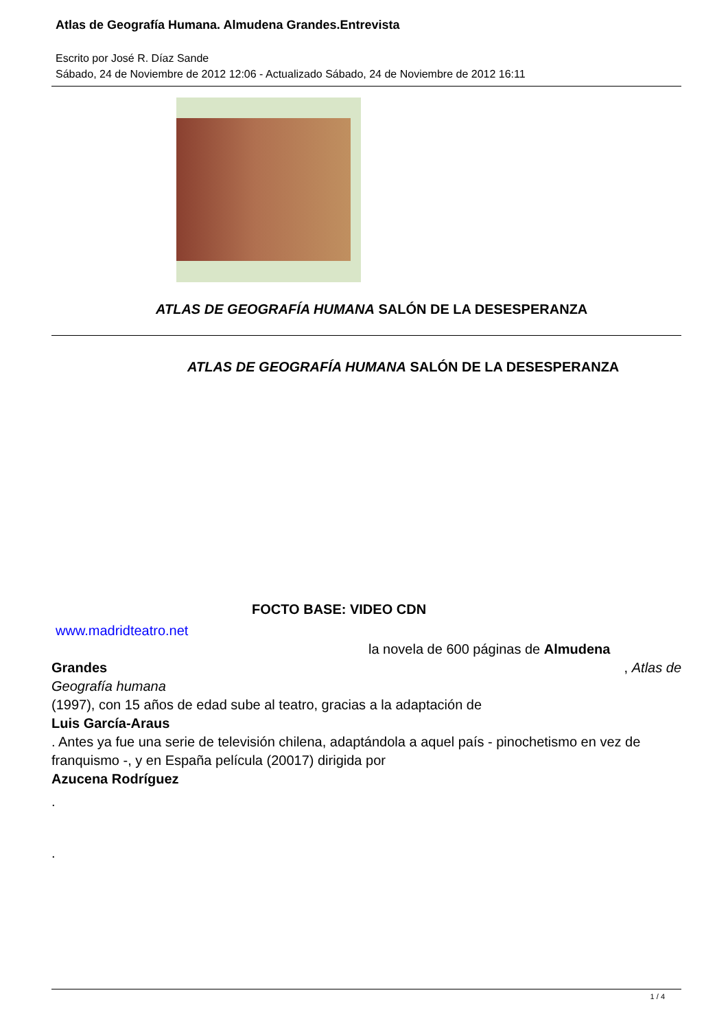Atlas de Geografía Humana. Almudena Grandes.Entrevista
Escrito por José R. Díaz Sande
Sábado, 24 de Noviembre de 2012 12:06 - Actualizado Sábado, 24 de Noviembre de 2012 16:11
ATLAS DE GEOGRAFÍA HUMANA SALÓN DE LA DESESPERANZA
ATLAS DE GEOGRAFÍA HUMANA SALÓN DE LA DESESPERANZA
FOCTO BASE: VIDEO CDN
www.madridteatro.net
la novela de 600 páginas de Almudena
Grandes, Atlas de
Geografía humana
(1997), con 15 años de edad sube al teatro, gracias a la adaptación de
Luis García-Araus
. Antes ya fue una serie de televisión chilena, adaptándola a aquel país - pinochetismo en vez de franquismo -, y en España película (20017) dirigida por
Azucena Rodríguez
.
.
1 / 4